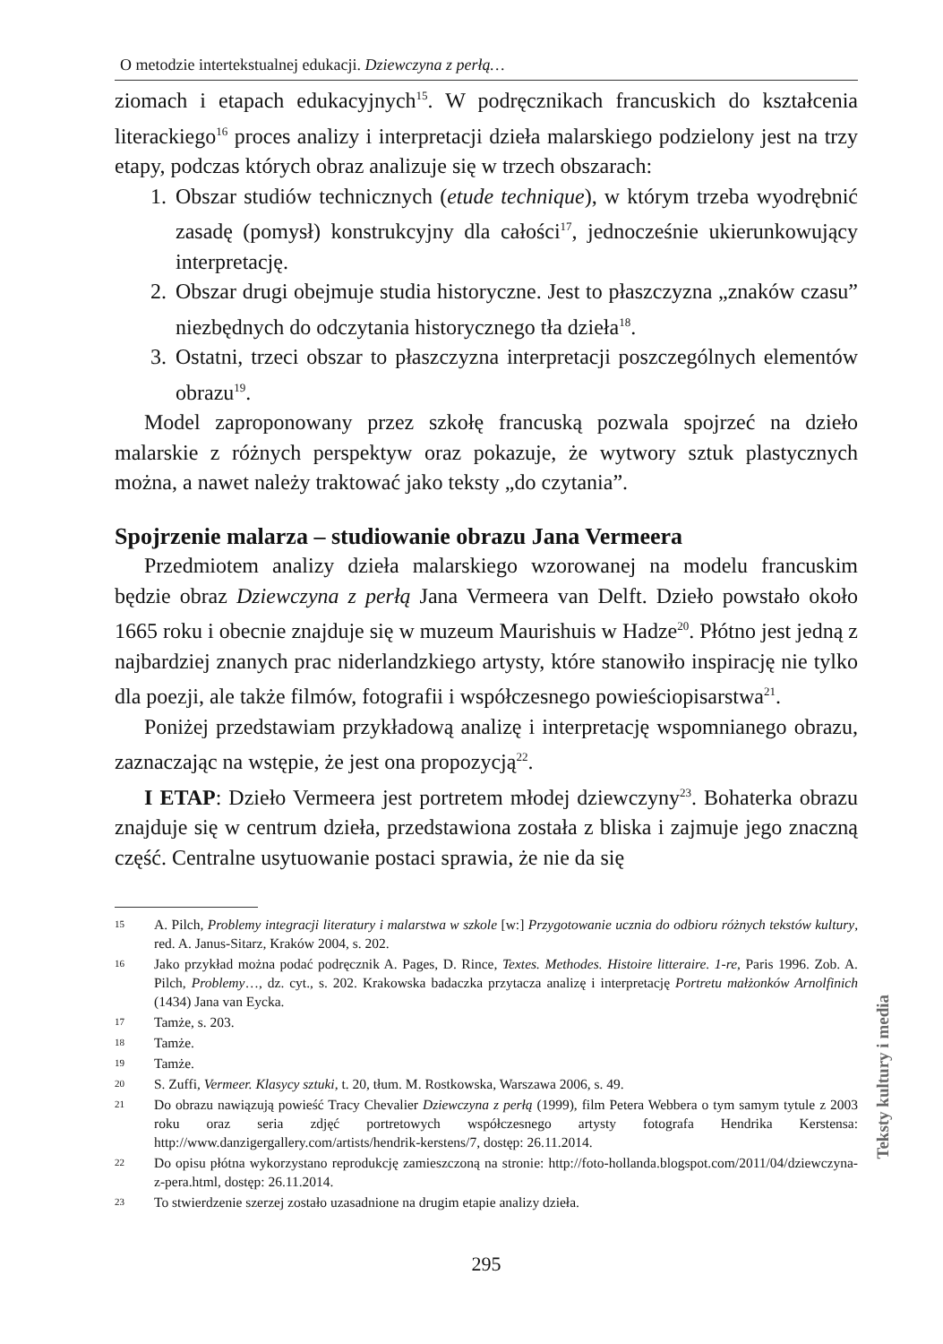O metodzie intertekstualnej edukacji. Dziewczyna z perłą…
ziomach i etapach edukacyjnych<sup>15</sup>. W podręcznikach francuskich do kształcenia literackiego<sup>16</sup> proces analizy i interpretacji dzieła malarskiego podzielony jest na trzy etapy, podczas których obraz analizuje się w trzech obszarach:
1. Obszar studiów technicznych (etude technique), w którym trzeba wyodrębnić zasadę (pomysł) konstrukcyjny dla całości<sup>17</sup>, jednocześnie ukierunkowujący interpretację.
2. Obszar drugi obejmuje studia historyczne. Jest to płaszczyzna „znaków czasu” niezbędnych do odczytania historycznego tła dzieła<sup>18</sup>.
3. Ostatni, trzeci obszar to płaszczyzna interpretacji poszczególnych elementów obrazu<sup>19</sup>.
Model zaproponowany przez szkołę francuską pozwala spojrzeć na dzieło malarskie z różnych perspektyw oraz pokazuje, że wytwory sztuk plastycznych można, a nawet należy traktować jako teksty „do czytania”.
Spojrzenie malarza – studiowanie obrazu Jana Vermeera
Przedmiotem analizy dzieła malarskiego wzorowanej na modelu francuskim będzie obraz Dziewczyna z perłą Jana Vermeera van Delft. Dzieło powstało około 1665 roku i obecnie znajduje się w muzeum Maurishuis w Hadze<sup>20</sup>. Płótno jest jedną z najbardziej znanych prac niderlandzkiego artysty, które stanowiło inspirację nie tylko dla poezji, ale także filmów, fotografii i współczesnego powieściopisarstwa<sup>21</sup>.
Poniżej przedstawiam przykładową analizę i interpretację wspomnianego obrazu, zaznaczając na wstępie, że jest ona propozycją<sup>22</sup>.
I ETAP: Dzieło Vermeera jest portretem młodej dziewczyny<sup>23</sup>. Bohaterka obrazu znajduje się w centrum dzieła, przedstawiona została z bliska i zajmuje jego znaczną część. Centralne usytuowanie postaci sprawia, że nie da się
15 A. Pilch, Problemy integracji literatury i malarstwa w szkole [w:] Przygotowanie ucznia do odbioru różnych tekstów kultury, red. A. Janus-Sitarz, Kraków 2004, s. 202.
16 Jako przykład można podać podręcznik A. Pages, D. Rince, Textes. Methodes. Histoire litteraire. 1-re, Paris 1996. Zob. A. Pilch, Problemy…, dz. cyt., s. 202. Krakowska badaczka przytacza analizę i interpretację Portretu małżonków Arnolfinich (1434) Jana van Eycka.
17 Tamże, s. 203.
18 Tamże.
19 Tamże.
20 S. Zuffi, Vermeer. Klasycy sztuki, t. 20, tłum. M. Rostkowska, Warszawa 2006, s. 49.
21 Do obrazu nawiązują powieść Tracy Chevalier Dziewczyna z perłą (1999), film Petera Webbera o tym samym tytule z 2003 roku oraz seria zdjęć portretowych współczesnego artysty fotografa Hendrika Kerstensa: http://www.danzigergallery.com/artists/hendrik-kerstens/7, dostęp: 26.11.2014.
22 Do opisu płótna wykorzystano reprodukcję zamieszczoną na stronie: http://foto-hollanda.blogspot.com/2011/04/dziewczyna-z-pera.html, dostęp: 26.11.2014.
23 To stwierdzenie szerzej zostało uzasadnione na drugim etapie analizy dzieła.
295
Teksty kultury i media